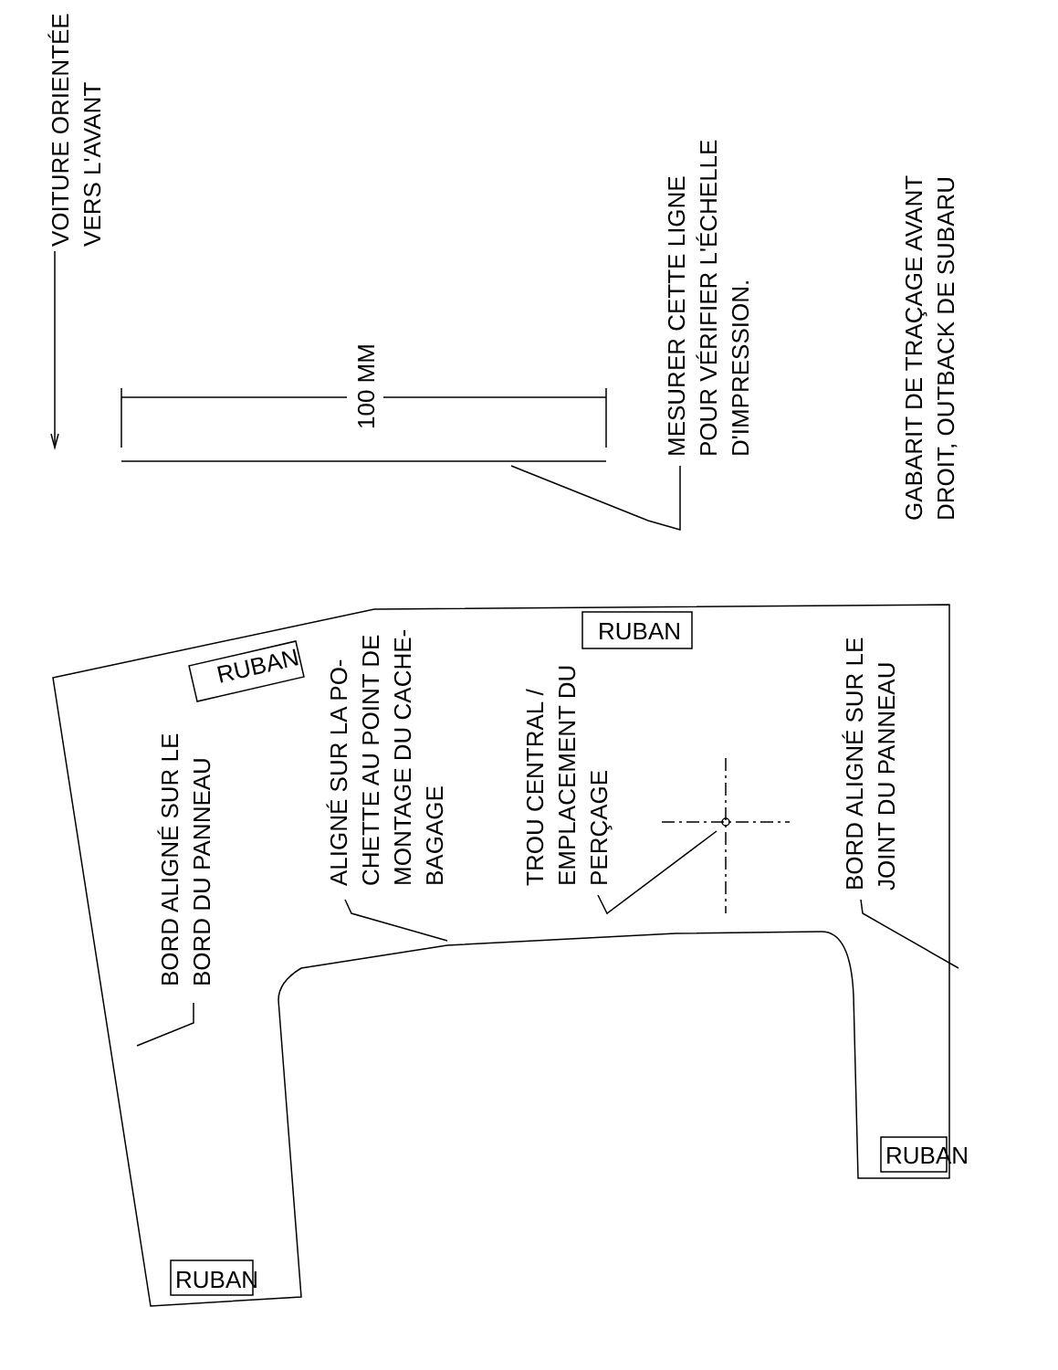VOITURE ORIENTÉE
VERS L'AVANT
100 MM
MESURER CETTE LIGNE
POUR VÉRIFIER L'ÉCHELLE
D'IMPRESSION.
GABARIT DE TRAÇAGE AVANT
DROIT, OUTBACK DE SUBARU
RUBAN
RUBAN
RUBAN
RUBAN
BORD ALIGNÉ SUR LE
BORD DU PANNEAU
ALIGNÉ SUR LA PO-
CHETTE AU POINT DE
MONTAGE DU CACHE-
BAGAGE
TROU CENTRAL /
EMPLACEMENT DU
PERÇAGE
BORD ALIGNÉ SUR LE
JOINT DU PANNEAU